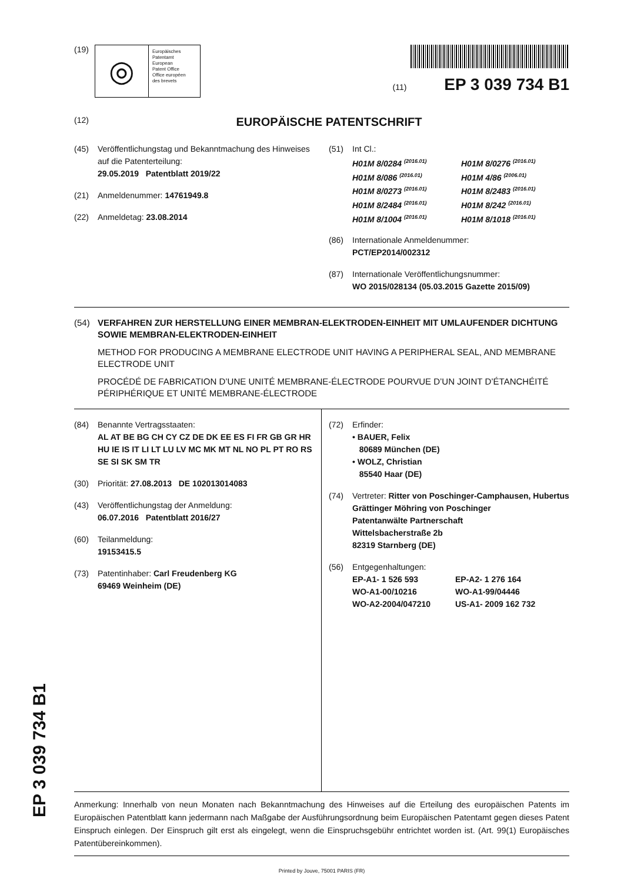EP 3 039 734 B1
(19)
◎
Europäisches
Patentamt
European
Patent Office
Office européen
des brevets
(11) EP 3 039 734 B1
(12) EUROPÄISCHE PATENTSCHRIFT
(45) Veröffentlichungstag und Bekanntmachung des Hinweises auf die Patenterteilung:
29.05.2019 Patentblatt 2019/22
(21) Anmeldenummer: 14761949.8
(22) Anmeldetag: 23.08.2014
(51) Int Cl.:
H01M 8/0284 <sup>(2016.01)</sup> H01M 8/0276 <sup>(2016.01)</sup> H01M 8/086 <sup>(2016.01)</sup> H01M 4/86 <sup>(2006.01)</sup> H01M 8/0273 <sup>(2016.01)</sup> H01M 8/2483 <sup>(2016.01)</sup> H01M 8/2484 <sup>(2016.01)</sup> H01M 8/242 <sup>(2016.01)</sup> H01M 8/1004 <sup>(2016.01)</sup> H01M 8/1018 <sup>(2016.01)</sup>
(86) Internationale Anmeldenummer:
PCT/EP2014/002312
(87) Internationale Veröffentlichungsnummer:
WO 2015/028134 (05.03.2015 Gazette 2015/09)
(54) VERFAHREN ZUR HERSTELLUNG EINER MEMBRAN-ELEKTRODEN-EINHEIT MIT UMLAUFENDER DICHTUNG SOWIE MEMBRAN-ELEKTRODEN-EINHEIT
METHOD FOR PRODUCING A MEMBRANE ELECTRODE UNIT HAVING A PERIPHERAL SEAL, AND MEMBRANE ELECTRODE UNIT
PROCÉDÉ DE FABRICATION D’UNE UNITÉ MEMBRANE-ÉLECTRODE POURVUE D’UN JOINT D’ÉTANCHÉITÉ PÉRIPHÉRIQUE ET UNITÉ MEMBRANE-ÉLECTRODE
(84) Benannte Vertragsstaaten:
AL AT BE BG CH CY CZ DE DK EE ES FI FR GB GR HR HU IE IS IT LI LT LU LV MC MK MT NL NO PL PT RO RS SE SI SK SM TR
(30) Priorität: 27.08.2013 DE 102013014083
(43) Veröffentlichungstag der Anmeldung:
06.07.2016 Patentblatt 2016/27
(60) Teilanmeldung:
19153415.5
(73) Patentinhaber: Carl Freudenberg KG
69469 Weinheim (DE)
(72) Erfinder:
• BAUER, Felix
80689 München (DE)
• WOLZ, Christian
85540 Haar (DE)
(74) Vertreter: Ritter von Poschinger-Camphausen, Hubertus
Grättinger Möhring von Poschinger
Patentanwälte Partnerschaft
Wittelsbacherstraße 2b
82319 Starnberg (DE)
(56) Entgegenhaltungen:
EP-A1- 1 526 593 EP-A2- 1 276 164 WO-A1-00/10216 WO-A1-99/04446 WO-A2-2004/047210 US-A1- 2009 162 732
Anmerkung: Innerhalb von neun Monaten nach Bekanntmachung des Hinweises auf die Erteilung des europäischen Patents im Europäischen Patentblatt kann jedermann nach Maßgabe der Ausführungsordnung beim Europäischen Patentamt gegen dieses Patent Einspruch einlegen. Der Einspruch gilt erst als eingelegt, wenn die Einspruchsgebühr entrichtet worden ist. (Art. 99(1) Europäisches Patentübereinkommen).
Printed by Jouve, 75001 PARIS (FR)